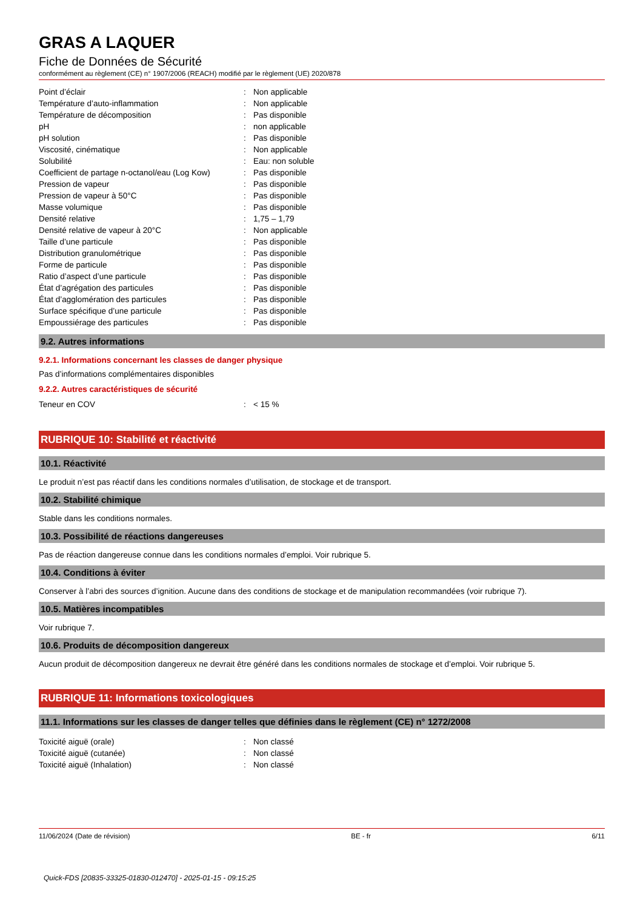GRAS A LAQUER
Fiche de Données de Sécurité
conformément au règlement (CE) n° 1907/2006 (REACH) modifié par le règlement (UE) 2020/878
| Point d’éclair | : | Non applicable |
| Température d’auto-inflammation | : | Non applicable |
| Température de décomposition | : | Pas disponible |
| pH | : | non applicable |
| pH solution | : | Pas disponible |
| Viscosité, cinématique | : | Non applicable |
| Solubilité | : | Eau: non soluble |
| Coefficient de partage n-octanol/eau (Log Kow) | : | Pas disponible |
| Pression de vapeur | : | Pas disponible |
| Pression de vapeur à 50°C | : | Pas disponible |
| Masse volumique | : | Pas disponible |
| Densité relative | : | 1,75 – 1,79 |
| Densité relative de vapeur à 20°C | : | Non applicable |
| Taille d’une particule | : | Pas disponible |
| Distribution granulométrique | : | Pas disponible |
| Forme de particule | : | Pas disponible |
| Ratio d’aspect d’une particule | : | Pas disponible |
| État d’agrégation des particules | : | Pas disponible |
| État d’agglomération des particules | : | Pas disponible |
| Surface spécifique d’une particule | : | Pas disponible |
| Empoussiérage des particules | : | Pas disponible |
9.2. Autres informations
9.2.1. Informations concernant les classes de danger physique
Pas d’informations complémentaires disponibles
9.2.2. Autres caractéristiques de sécurité
| Teneur en COV | : | < 15 % |
RUBRIQUE 10: Stabilité et réactivité
10.1. Réactivité
Le produit n’est pas réactif dans les conditions normales d’utilisation, de stockage et de transport.
10.2. Stabilité chimique
Stable dans les conditions normales.
10.3. Possibilité de réactions dangereuses
Pas de réaction dangereuse connue dans les conditions normales d’emploi. Voir rubrique 5.
10.4. Conditions à éviter
Conserver à l’abri des sources d’ignition. Aucune dans des conditions de stockage et de manipulation recommandées (voir rubrique 7).
10.5. Matières incompatibles
Voir rubrique 7.
10.6. Produits de décomposition dangereux
Aucun produit de décomposition dangereux ne devrait être généré dans les conditions normales de stockage et d’emploi. Voir rubrique 5.
RUBRIQUE 11: Informations toxicologiques
11.1. Informations sur les classes de danger telles que définies dans le règlement (CE) n° 1272/2008
| Toxicité aiguë (orale) | : | Non classé |
| Toxicité aiguë (cutanée) | : | Non classé |
| Toxicité aiguë (Inhalation) | : | Non classé |
11/06/2024 (Date de révision) BE - fr 6/11
Quick-FDS [20835-33325-01830-012470] - 2025-01-15 - 09:15:25